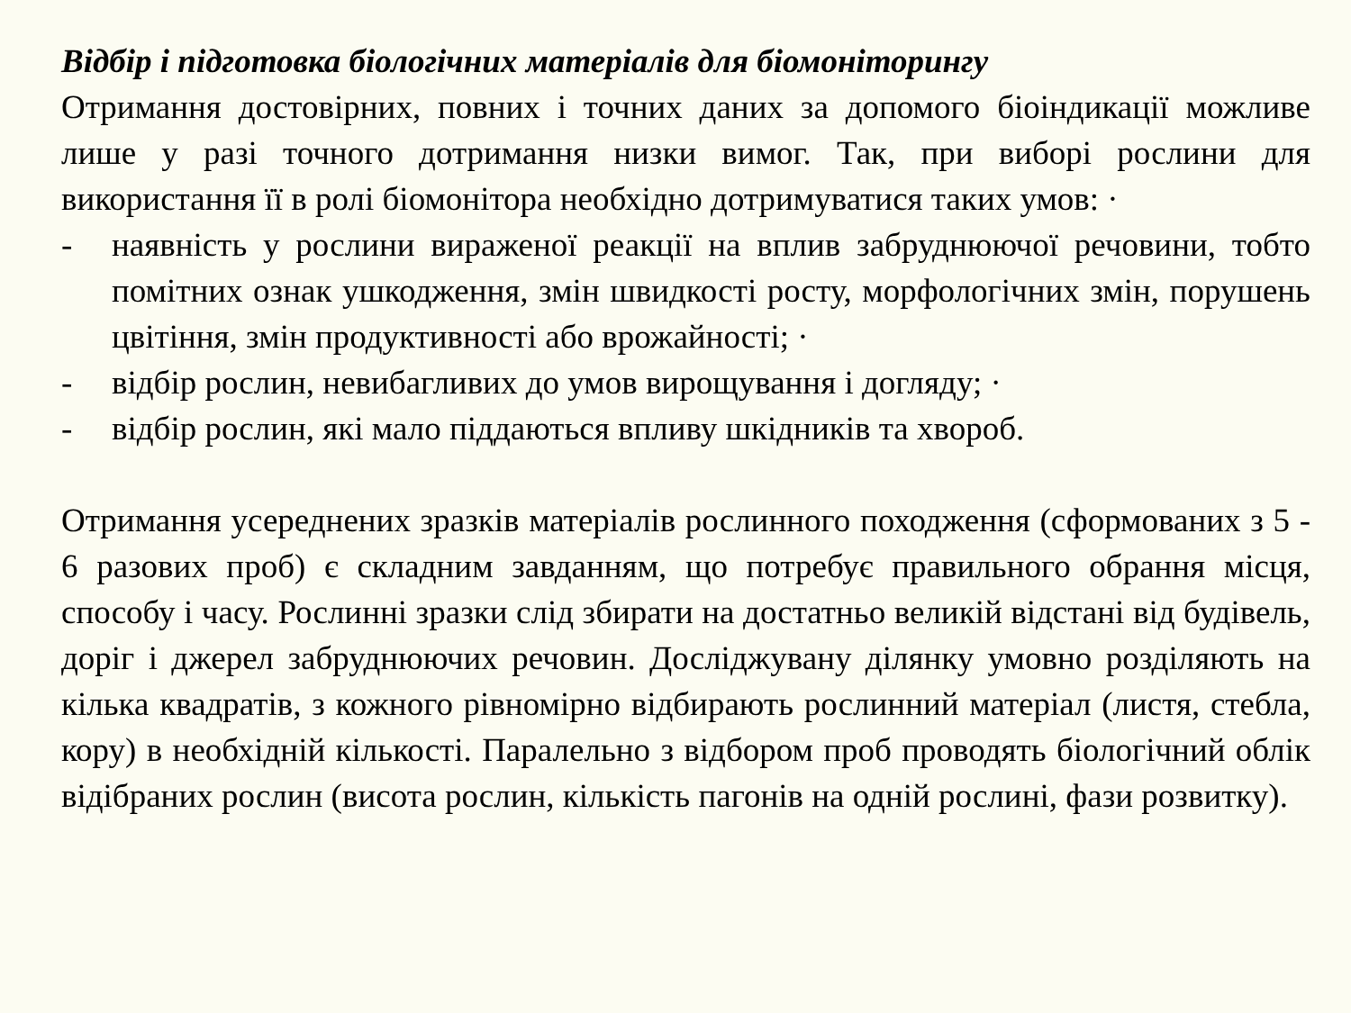Відбір і підготовка біологічних матеріалів для біомоніторингу
Отримання достовірних, повних і точних даних за допомого біоіндикації можливе лише у разі точного дотримання низки вимог. Так, при виборі рослини для використання її в ролі біомонітора необхідно дотримуватися таких умов: ·
- наявність у рослини вираженої реакції на вплив забруднюючої речовини, тобто помітних ознак ушкодження, змін швидкості росту, морфологічних змін, порушень цвітіння, змін продуктивності або врожайності; ·
- відбір рослин, невибагливих до умов вирощування і догляду; ·
- відбір рослин, які мало піддаються впливу шкідників та хвороб.
Отримання усереднених зразків матеріалів рослинного походження (сформованих з 5 - 6 разових проб) є складним завданням, що потребує правильного обрання місця, способу і часу. Рослинні зразки слід збирати на достатньо великій відстані від будівель, доріг і джерел забруднюючих речовин. Досліджувану ділянку умовно розділяють на кілька квадратів, з кожного рівномірно відбирають рослинний матеріал (листя, стебла, кору) в необхідній кількості. Паралельно з відбором проб проводять біологічний облік відібраних рослин (висота рослин, кількість пагонів на одній рослині, фази розвитку).